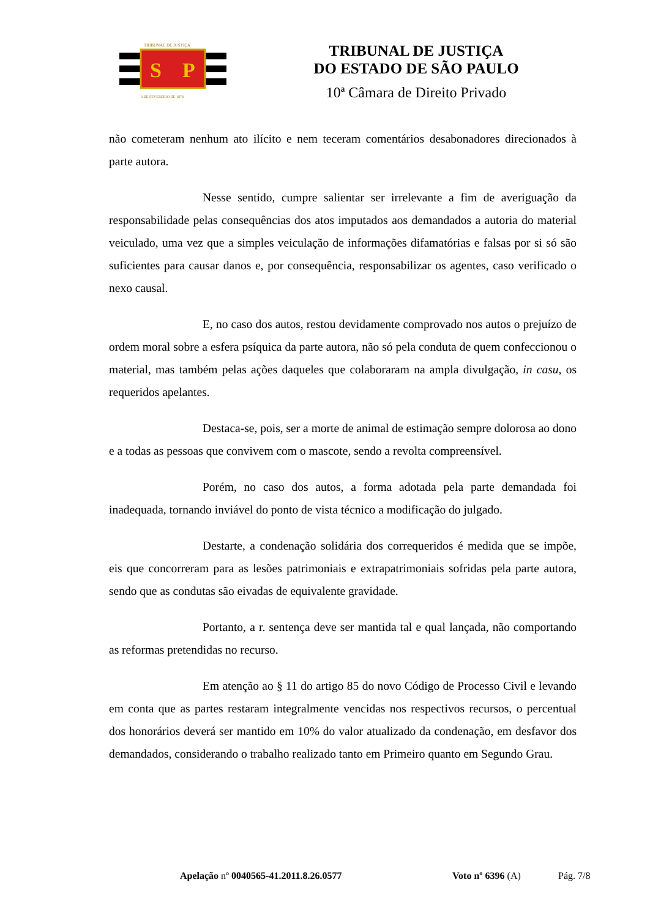S
P
TRIBUNAL DE JUSTIÇA
3 DE FEVEREIRO DE 1874
TRIBUNAL DE JUSTIÇA
DO ESTADO DE SÃO PAULO
10ª Câmara de Direito Privado
não cometeram nenhum ato ilícito e nem teceram comentários desabonadores direcionados à parte autora.
Nesse sentido, cumpre salientar ser irrelevante a fim de averiguação da responsabilidade pelas consequências dos atos imputados aos demandados a autoria do material veiculado, uma vez que a simples veiculação de informações difamatórias e falsas por si só são suficientes para causar danos e, por consequência, responsabilizar os agentes, caso verificado o nexo causal.
E, no caso dos autos, restou devidamente comprovado nos autos o prejuízo de ordem moral sobre a esfera psíquica da parte autora, não só pela conduta de quem confeccionou o material, mas também pelas ações daqueles que colaboraram na ampla divulgação, in casu, os requeridos apelantes.
Destaca-se, pois, ser a morte de animal de estimação sempre dolorosa ao dono e a todas as pessoas que convivem com o mascote, sendo a revolta compreensível.
Porém, no caso dos autos, a forma adotada pela parte demandada foi inadequada, tornando inviável do ponto de vista técnico a modificação do julgado.
Destarte, a condenação solidária dos correqueridos é medida que se impõe, eis que concorreram para as lesões patrimoniais e extrapatrimoniais sofridas pela parte autora, sendo que as condutas são eivadas de equivalente gravidade.
Portanto, a r. sentença deve ser mantida tal e qual lançada, não comportando as reformas pretendidas no recurso.
Em atenção ao § 11 do artigo 85 do novo Código de Processo Civil e levando em conta que as partes restaram integralmente vencidas nos respectivos recursos, o percentual dos honorários deverá ser mantido em 10% do valor atualizado da condenação, em desfavor dos demandados, considerando o trabalho realizado tanto em Primeiro quanto em Segundo Grau.
Apelação nº 0040565-41.2011.8.26.0577 Voto nº 6396 (A) Pág. 7/8